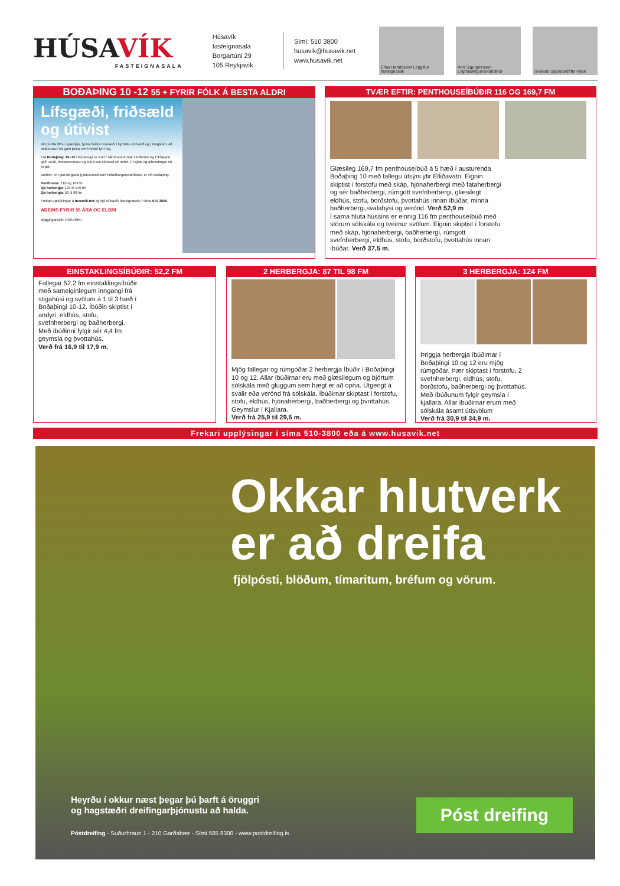HÚSAVÍK
FASTEIGNASALA
Húsavík fasteignasala
Borgartúni 29
105 Reykjavík
Sími: 510 3800
husavik@husavik.net
www.husavik.net
Elías Haraldsson Löggiltur fasteignasali
Árni Sigurgeirsson Lögfræðingur/sölufulltrúi
Svandís Sigurðardóttir Ritari
BOÐAÞING 10 -12 55 + FYRIR FÓLK Á BESTA ALDRI
Lífsgæði, friðsæld og útivist
Vilt þú lifa lífinu í glænýju, fyrsta flokks húsnæði í kyrrlátu umhverfi og í tengslum við náttúruna? Þá gæti þetta verið húsið fyrir þig.
Frá Boðaþingi 10–12 í Kópavogi er stutt í náttúruperlurnar Heiðmörk og Elliðavatn, golf, veiði, hestamennsku og sund svo eitthvað sé nefnt. Til sýnis og afhendingar nú þegar.
Boðinn, ein glæsilegasta þjónustumiðstöð höfuðborgarsvæðisins, er við Boðaþing.
Penthouse: 116 og 169 fm
3ja herbergja: 123 til 146 fm
2ja herbergja: 52 til 98 fm
Frekari upplýsingar á husavik.net og hjá Húsavík fasteignasölu í síma 510 3800.
AÐEINS FYRIR 55 ÁRA OG ELDRI
Byggingaraðili: HÚSVIRKI
TVÆR EFTIR: PENTHOUSEÍBÚÐIR 116 OG 169,7 FM
Glæsileg 169,7 fm penthouseíbúð á 5 hæð í austurenda Boðaþing 10 með fallegu útsýni yfir Elliðavatn. Eignin skiptist í forstofu með skáp, hjónaherbergi með fataherbergi og sér baðherbergi, rúmgott svefnherbergi, glæsilegt eldhús, stofu, borðstofu, þvottahús innan íbúðar, minna baðherbergi,svalahýsi og verönd. Verð 52,9 m
Í sama hluta hússins er einnig 116 fm penthouseíbúð með stórum sólskála og tveimur svölum. Eignin skiptist í forstofu með skáp, hjónaherbergi, baðherbergi, rúmgott svefnherbergi, eldhús, stofu, borðstofu, þvottahús innan íbúðar. Verð 37,5 m.
EINSTAKLINGSÍBÚÐIR: 52,2 FM
Fallegar 52.2 fm einstaklingsíbúðir með sameiginlegum inngangi frá stigahúsi og svölum á 1 til 3 hæð í Boðaþingi 10-12. Íbúðin skiptist í andyri, eldhús, stofu, svefnherbergi og baðherbergi. Með íbúðinni fylgir sér 4,4 fm geymsla og þvottahús.
Verð frá 16,9 til 17,9 m.
2 HERBERGJA: 87 TIL 98 FM
Mjög fallegar og rúmgóðar 2 herbergja Íbúðir í Boðaþingi 10 og 12. Allar íbúðirnar eru með glæsilegum og björtum sólskála með gluggum sem hægt er að opna. Útgengt á svalir eða verönd frá sólskála. Íbúðirnar skiptast í forstofu, stofu, eldhús, hjónaherbergi, baðherbergi og þvottahús. Geymslur í Kjallara.
Verð frá 25,9 til 29,5 m.
3 HERBERGJA: 124 FM
Þriggja herbergja íbúðirnar í Boðaþingi 10 og 12 eru mjög rúmgóðar. Þær skiptast í forstofu, 2 svefnherbergi, eldhús, stofu, borðstofu, baðherbergi og þvottahús. Með íbúðunum fylgir geymsla í kjallara. Allar íbúðirnar erum með sólskála ásamt útisvölum
Verð frá 30,9 til 34,9 m.
Frekari upplýsingar í síma 510-3800 eða á www.husavik.net
Okkar hlutverk
er að dreifa
fjölpósti, blöðum, tímaritum, bréfum og vörum.
Heyrðu í okkur næst þegar þú þarft á öruggri
og hagstæðri dreifingarþjónustu að halda.
Póstdreifing - Suðurhraun 1 - 210 Garðabær - Sími 585 8300 - www.postdreifing.is
Póst dreifing